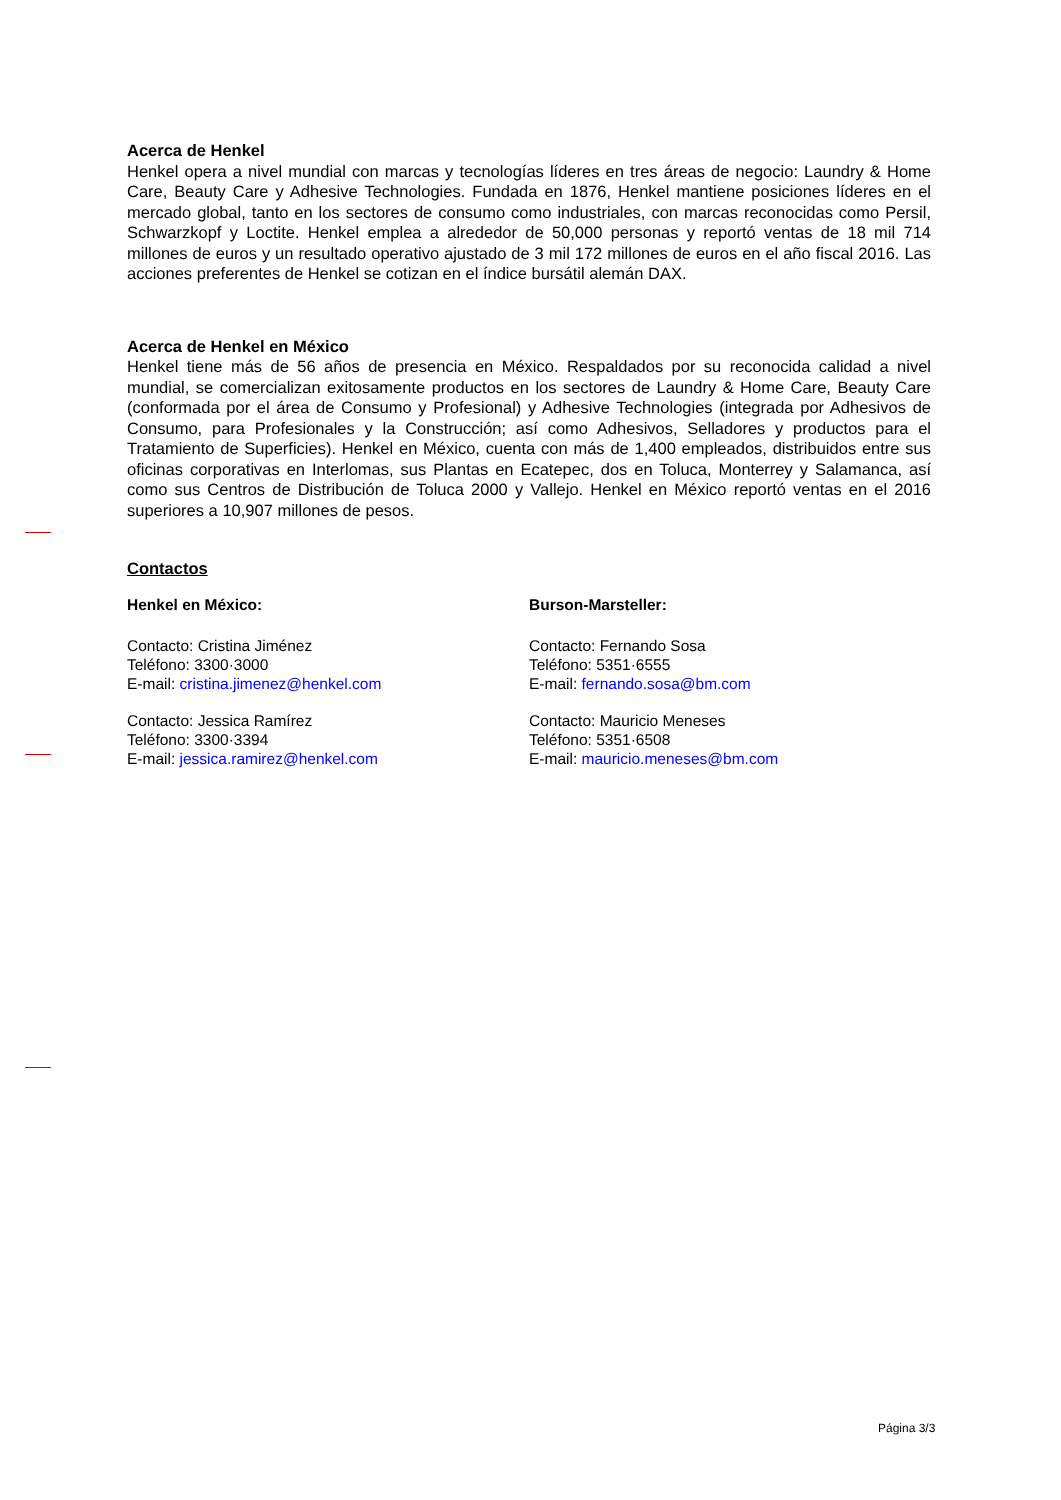Acerca de Henkel
Henkel opera a nivel mundial con marcas y tecnologías líderes en tres áreas de negocio: Laundry & Home Care, Beauty Care y Adhesive Technologies. Fundada en 1876, Henkel mantiene posiciones líderes en el mercado global, tanto en los sectores de consumo como industriales, con marcas reconocidas como Persil, Schwarzkopf y Loctite. Henkel emplea a alrededor de 50,000 personas y reportó ventas de 18 mil 714 millones de euros y un resultado operativo ajustado de 3 mil 172 millones de euros en el año fiscal 2016. Las acciones preferentes de Henkel se cotizan en el índice bursátil alemán DAX.
Acerca de Henkel en México
Henkel tiene más de 56 años de presencia en México. Respaldados por su reconocida calidad a nivel mundial, se comercializan exitosamente productos en los sectores de Laundry & Home Care, Beauty Care (conformada por el área de Consumo y Profesional) y Adhesive Technologies (integrada por Adhesivos de Consumo, para Profesionales y la Construcción; así como Adhesivos, Selladores y productos para el Tratamiento de Superficies). Henkel en México, cuenta con más de 1,400 empleados, distribuidos entre sus oficinas corporativas en Interlomas, sus Plantas en Ecatepec, dos en Toluca, Monterrey y Salamanca, así como sus Centros de Distribución de Toluca 2000 y Vallejo. Henkel en México reportó ventas en el 2016 superiores a 10,907 millones de pesos.
Contactos
Henkel en México:
Contacto: Cristina Jiménez
Teléfono: 3300·3000
E-mail: cristina.jimenez@henkel.com
Contacto: Jessica Ramírez
Teléfono: 3300·3394
E-mail: jessica.ramirez@henkel.com
Burson-Marsteller:
Contacto: Fernando Sosa
Teléfono: 5351·6555
E-mail: fernando.sosa@bm.com
Contacto: Mauricio Meneses
Teléfono: 5351·6508
E-mail: mauricio.meneses@bm.com
Página 3/3